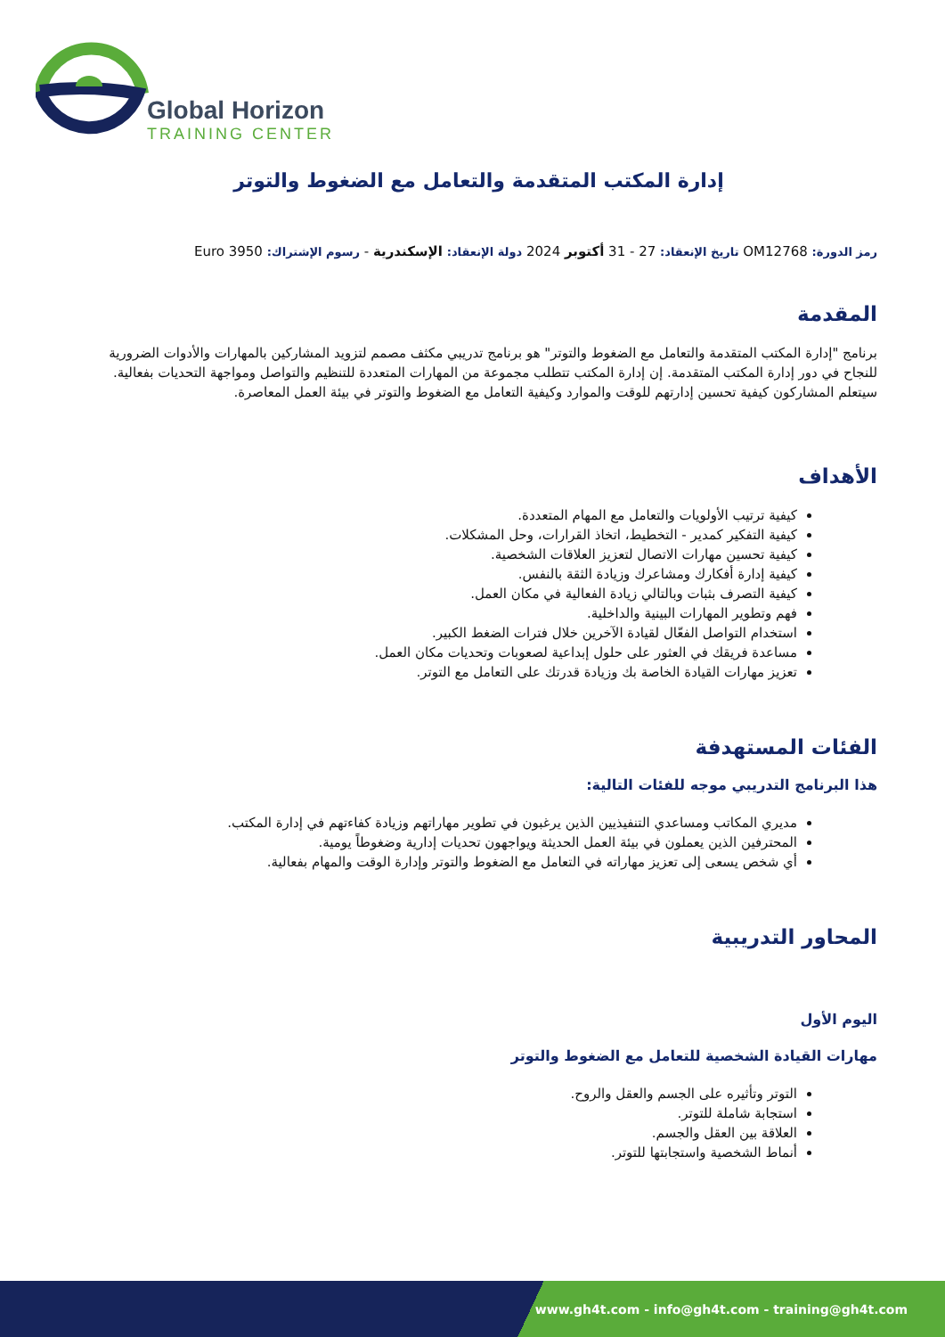Global Horizon
TRAINING CENTER
إدارة المكتب المتقدمة والتعامل مع الضغوط والتوتر
رمز الدورة: OM12768 تاريخ الإنعقاد: 27 - 31 أكتوبر 2024 دولة الإنعقاد: الإسكندرية - رسوم الإشتراك: 3950 Euro
المقدمة
برنامج "إدارة المكتب المتقدمة والتعامل مع الضغوط والتوتر" هو برنامج تدريبي مكثف مصمم لتزويد المشاركين بالمهارات والأدوات الضرورية للنجاح في دور إدارة المكتب المتقدمة. إن إدارة المكتب تتطلب مجموعة من المهارات المتعددة للتنظيم والتواصل ومواجهة التحديات بفعالية. سيتعلم المشاركون كيفية تحسين إدارتهم للوقت والموارد وكيفية التعامل مع الضغوط والتوتر في بيئة العمل المعاصرة.
الأهداف
كيفية ترتيب الأولويات والتعامل مع المهام المتعددة.
كيفية التفكير كمدير - التخطيط، اتخاذ القرارات، وحل المشكلات.
كيفية تحسين مهارات الاتصال لتعزيز العلاقات الشخصية.
كيفية إدارة أفكارك ومشاعرك وزيادة الثقة بالنفس.
كيفية التصرف بثبات وبالتالي زيادة الفعالية في مكان العمل.
فهم وتطوير المهارات البينية والداخلية.
استخدام التواصل الفعّال لقيادة الآخرين خلال فترات الضغط الكبير.
مساعدة فريقك في العثور على حلول إبداعية لصعوبات وتحديات مكان العمل.
تعزيز مهارات القيادة الخاصة بك وزيادة قدرتك على التعامل مع التوتر.
الفئات المستهدفة
هذا البرنامج التدريبي موجه للفئات التالية:
مديري المكاتب ومساعدي التنفيذيين الذين يرغبون في تطوير مهاراتهم وزيادة كفاءتهم في إدارة المكتب.
المحترفين الذين يعملون في بيئة العمل الحديثة ويواجهون تحديات إدارية وضغوطاً يومية.
أي شخص يسعى إلى تعزيز مهاراته في التعامل مع الضغوط والتوتر وإدارة الوقت والمهام بفعالية.
المحاور التدريبية
اليوم الأول
مهارات القيادة الشخصية للتعامل مع الضغوط والتوتر
التوتر وتأثيره على الجسم والعقل والروح.
استجابة شاملة للتوتر.
العلاقة بين العقل والجسم.
أنماط الشخصية واستجابتها للتوتر.
www.gh4t.com - info@gh4t.com - training@gh4t.com